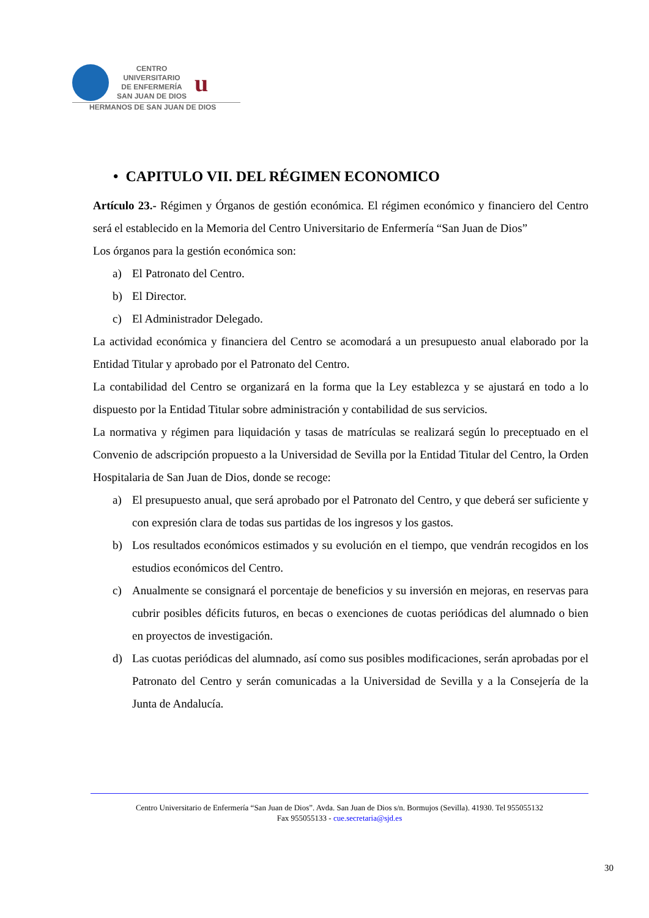CENTRO
UNIVERSITARIO
DE ENFERMERÍA
SAN JUAN DE DIOS
u
HERMANOS DE SAN JUAN DE DIOS
• CAPITULO VII. DEL RÉGIMEN ECONOMICO
Artículo 23.- Régimen y Órganos de gestión económica. El régimen económico y financiero del Centro será el establecido en la Memoria del Centro Universitario de Enfermería “San Juan de Dios”
Los órganos para la gestión económica son:
a) El Patronato del Centro.
b) El Director.
c) El Administrador Delegado.
La actividad económica y financiera del Centro se acomodará a un presupuesto anual elaborado por la Entidad Titular y aprobado por el Patronato del Centro.
La contabilidad del Centro se organizará en la forma que la Ley establezca y se ajustará en todo a lo dispuesto por la Entidad Titular sobre administración y contabilidad de sus servicios.
La normativa y régimen para liquidación y tasas de matrículas se realizará según lo preceptuado en el Convenio de adscripción propuesto a la Universidad de Sevilla por la Entidad Titular del Centro, la Orden Hospitalaria de San Juan de Dios, donde se recoge:
a) El presupuesto anual, que será aprobado por el Patronato del Centro, y que deberá ser suficiente y con expresión clara de todas sus partidas de los ingresos y los gastos.
b) Los resultados económicos estimados y su evolución en el tiempo, que vendrán recogidos en los estudios económicos del Centro.
c) Anualmente se consignará el porcentaje de beneficios y su inversión en mejoras, en reservas para cubrir posibles déficits futuros, en becas o exenciones de cuotas periódicas del alumnado o bien en proyectos de investigación.
d) Las cuotas periódicas del alumnado, así como sus posibles modificaciones, serán aprobadas por el Patronato del Centro y serán comunicadas a la Universidad de Sevilla y a la Consejería de la Junta de Andalucía.
Centro Universitario de Enfermería “San Juan de Dios”. Avda. San Juan de Dios s/n. Bormujos (Sevilla). 41930. Tel 955055132
Fax 955055133 - cue.secretaria@sjd.es
30